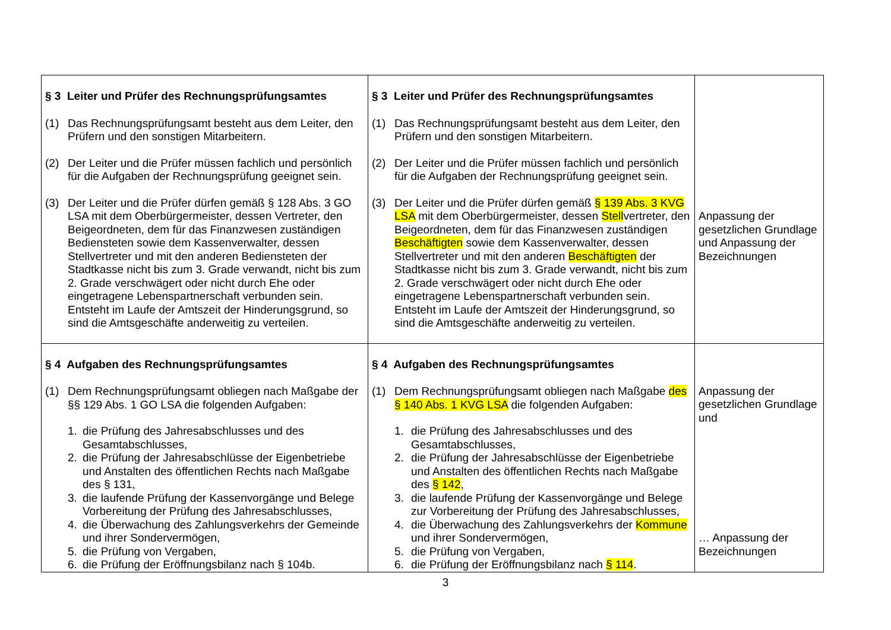| § 3 Leiter und Prüfer des Rechnungsprüfungsamtes (1) Das Rechnungsprüfungsamt besteht aus dem Leiter, den Prüfern und den sonstigen Mitarbeitern. (2) Der Leiter und die Prüfer müssen fachlich und persönlich für die Aufgaben der Rechnungsprüfung geeignet sein. (3) Der Leiter und die Prüfer dürfen gemäß § 128 Abs. 3 GO LSA mit dem Oberbürgermeister, dessen Vertreter, den Beigeordneten, dem für das Finanzwesen zuständigen Bediensteten sowie dem Kassenverwalter, dessen Stellvertreter und mit den anderen Bediensteten der Stadtkasse nicht bis zum 3. Grade verwandt, nicht bis zum 2. Grade verschwägert oder nicht durch Ehe oder eingetragene Lebenspartnerschaft verbunden sein. Entsteht im Laufe der Amtszeit der Hinderungsgrund, so sind die Amtsgeschäfte anderweitig zu verteilen. | § 3 Leiter und Prüfer des Rechnungsprüfungsamtes (1) Das Rechnungsprüfungsamt besteht aus dem Leiter, den Prüfern und den sonstigen Mitarbeitern. (2) Der Leiter und die Prüfer müssen fachlich und persönlich für die Aufgaben der Rechnungsprüfung geeignet sein. (3) Der Leiter und die Prüfer dürfen gemäß § 139 Abs. 3 KVG LSA mit dem Oberbürgermeister, dessen Stell vertreter, den Beigeordneten, dem für das Finanzwesen zuständigen Beschäftigten sowie dem Kassenverwalter, dessen Stellvertreter und mit den anderen Beschäftigten der Stadtkasse nicht bis zum 3. Grade verwandt, nicht bis zum 2. Grade verschwägert oder nicht durch Ehe oder eingetragene Lebenspartnerschaft verbunden sein. Entsteht im Laufe der Amtszeit der Hinderungsgrund, so sind die Amtsgeschäfte anderweitig zu verteilen. | Anpassung der gesetzlichen Grundlage und Anpassung der Bezeichnungen |
| § 4 Aufgaben des Rechnungsprüfungsamtes (1) Dem Rechnungsprüfungsamt obliegen nach Maßgabe der §§ 129 Abs. 1 GO LSA die folgenden Aufgaben: 1. die Prüfung des Jahresabschlusses und des Gesamtabschlusses, 2. die Prüfung der Jahresabschlüsse der Eigenbetriebe und Anstalten des öffentlichen Rechts nach Maßgabe des § 131, 3. die laufende Prüfung der Kassenvorgänge und Belege Vorbereitung der Prüfung des Jahresabschlusses, 4. die Überwachung des Zahlungsverkehrs der Gemeinde und ihrer Sondervermögen, 5. die Prüfung von Vergaben, 6. die Prüfung der Eröffnungsbilanz nach § 104b. | § 4 Aufgaben des Rechnungsprüfungsamtes (1) Dem Rechnungsprüfungsamt obliegen nach Maßgabe des § 140 Abs. 1 KVG LSA die folgenden Aufgaben: 1. die Prüfung des Jahresabschlusses und des Gesamtabschlusses, 2. die Prüfung der Jahresabschlüsse der Eigenbetriebe und Anstalten des öffentlichen Rechts nach Maßgabe des § 142 , 3. die laufende Prüfung der Kassenvorgänge und Belege zur Vorbereitung der Prüfung des Jahresabschlusses, 4. die Überwachung des Zahlungsverkehrs der Kommune und ihrer Sondervermögen, 5. die Prüfung von Vergaben, 6. die Prüfung der Eröffnungsbilanz nach § 114 . | Anpassung der gesetzlichen Grundlage und … Anpassung der Bezeichnungen |
3